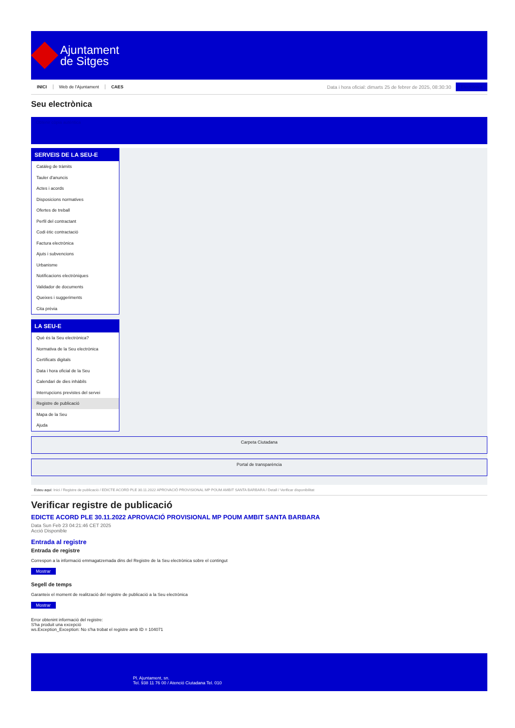Ajuntament
de Sitges
INICI Web de l'Ajuntament CAES
Data i hora oficial: dimarts 25 de febrer de 2025, 08:30:30
Electrònica
Seu electrònica
Obtenir còpia autèntica
SERVEIS DE LA SEU-E
Catàleg de tràmits
Tauler d'anuncis
Actes i acords
Disposicions normatives
Ofertes de treball
Perfil del contractant
Codi ètic contractació
Factura electrònica
Ajuts i subvencions
Urbanisme
Notificacions electròniques
Validador de documents
Queixes i suggeriments
Cita prèvia
LA SEU-E
Què és la Seu electrònica?
Normativa de la Seu electrònica
Certificats digitals
Data i hora oficial de la Seu
Calendari de dies inhàbils
Interrupcions previstes del servei
Registre de publicació
Mapa de la Seu
Ajuda
Carpeta Ciutadana
Portal de transparència
Esteu aquí: Inici / Registre de publicació / EDICTE ACORD PLE 30.11.2022 APROVACIÓ PROVISIONAL MP POUM AMBIT SANTA BARBARA / Detall / Verificar disponibilitat
Verificar registre de publicació
EDICTE ACORD PLE 30.11.2022 APROVACIÓ PROVISIONAL MP POUM AMBIT SANTA BARBARA
Data Sun Feb 23 04:21:46 CET 2025
Acció Disponible
Entrada al registre
Entrada de registre
Correspon a la informació emmagatzemada dins del Registre de la Seu electrònica sobre el contingut
Mostrar
Segell de temps
Garanteix el moment de realització del registre de publicació a la Seu electrònica
Mostrar
Error obtenint informació del registre:
S'ha produit una excepció
ws.Exception_Exception: No s'ha trobat el registre amb ID = 104071
Pl. Ajuntament, sn.
Tel. 938 11 76 00 / Atenció Ciutadana Tel. 010